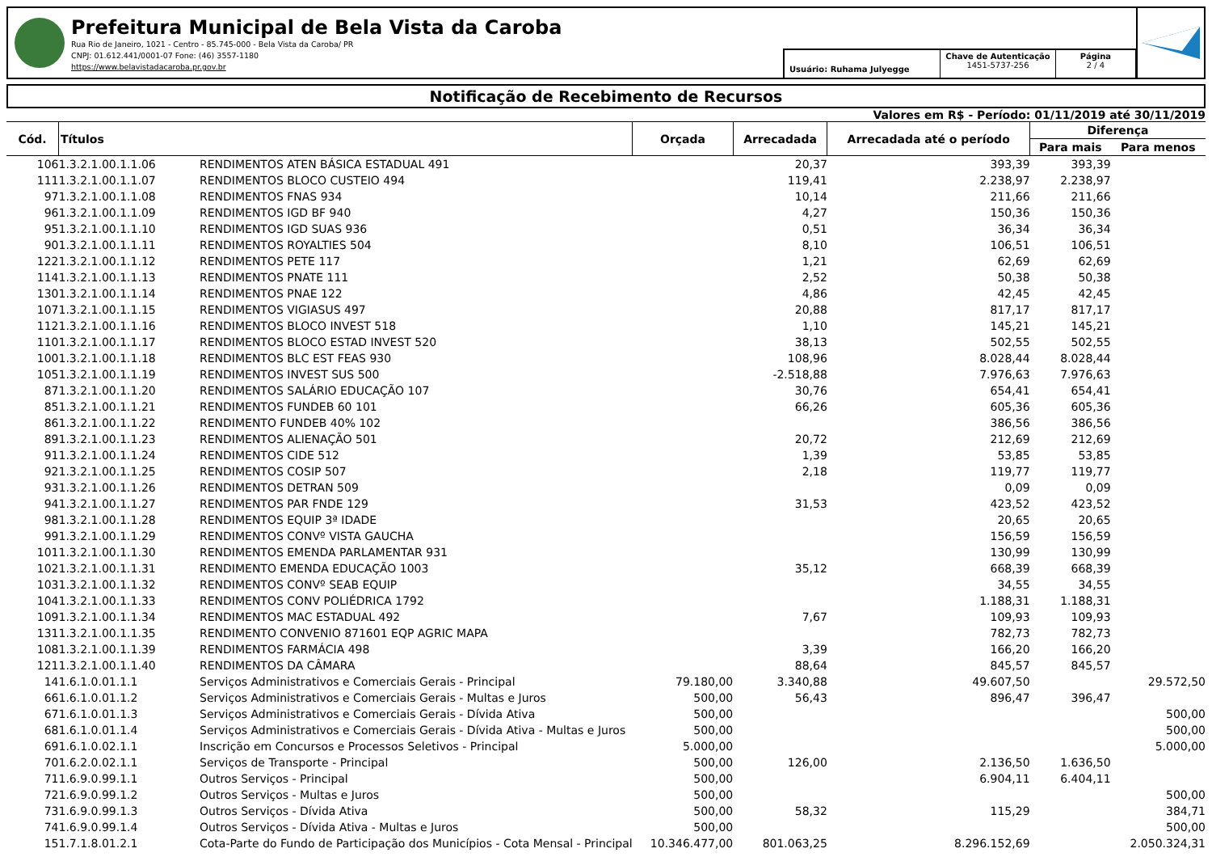Prefeitura Municipal de Bela Vista da Caroba
Rua Rio de Janeiro, 1021 - Centro - 85.745-000 - Bela Vista da Caroba/ PR
CNPJ: 01.612.441/0001-07 Fone: (46) 3557-1180
https://www.belavistadacaroba.pr.gov.br
Usuário: Ruhama Julyegge
Chave de Autenticação
1451-5737-256
Página
2 / 4
Notificação de Recebimento de Recursos
Valores em R$ - Período: 01/11/2019 até 30/11/2019
| Cód. | Títulos | | Orçada | Arrecadada | Arrecadada até o período | Diferença | |
| --- | --- | --- | --- | --- | --- | --- | --- |
| | | | | | | Para mais | Para menos |
| 106 | 1.3.2.1.00.1.1.06 | RENDIMENTOS ATEN BÁSICA ESTADUAL 491 | | 20,37 | 393,39 | 393,39 | |
| 111 | 1.3.2.1.00.1.1.07 | RENDIMENTOS BLOCO CUSTEIO 494 | | 119,41 | 2.238,97 | 2.238,97 | |
| 97 | 1.3.2.1.00.1.1.08 | RENDIMENTOS FNAS 934 | | 10,14 | 211,66 | 211,66 | |
| 96 | 1.3.2.1.00.1.1.09 | RENDIMENTOS IGD BF 940 | | 4,27 | 150,36 | 150,36 | |
| 95 | 1.3.2.1.00.1.1.10 | RENDIMENTOS IGD SUAS 936 | | 0,51 | 36,34 | 36,34 | |
| 90 | 1.3.2.1.00.1.1.11 | RENDIMENTOS ROYALTIES 504 | | 8,10 | 106,51 | 106,51 | |
| 122 | 1.3.2.1.00.1.1.12 | RENDIMENTOS PETE 117 | | 1,21 | 62,69 | 62,69 | |
| 114 | 1.3.2.1.00.1.1.13 | RENDIMENTOS PNATE 111 | | 2,52 | 50,38 | 50,38 | |
| 130 | 1.3.2.1.00.1.1.14 | RENDIMENTOS PNAE 122 | | 4,86 | 42,45 | 42,45 | |
| 107 | 1.3.2.1.00.1.1.15 | RENDIMENTOS VIGIASUS 497 | | 20,88 | 817,17 | 817,17 | |
| 112 | 1.3.2.1.00.1.1.16 | RENDIMENTOS BLOCO INVEST 518 | | 1,10 | 145,21 | 145,21 | |
| 110 | 1.3.2.1.00.1.1.17 | RENDIMENTOS BLOCO ESTAD INVEST 520 | | 38,13 | 502,55 | 502,55 | |
| 100 | 1.3.2.1.00.1.1.18 | RENDIMENTOS BLC EST FEAS 930 | | 108,96 | 8.028,44 | 8.028,44 | |
| 105 | 1.3.2.1.00.1.1.19 | RENDIMENTOS INVEST SUS 500 | | -2.518,88 | 7.976,63 | 7.976,63 | |
| 87 | 1.3.2.1.00.1.1.20 | RENDIMENTOS SALÁRIO EDUCAÇÃO 107 | | 30,76 | 654,41 | 654,41 | |
| 85 | 1.3.2.1.00.1.1.21 | RENDIMENTOS FUNDEB 60 101 | | 66,26 | 605,36 | 605,36 | |
| 86 | 1.3.2.1.00.1.1.22 | RENDIMENTO FUNDEB 40% 102 | | | 386,56 | 386,56 | |
| 89 | 1.3.2.1.00.1.1.23 | RENDIMENTOS ALIENAÇÃO 501 | | 20,72 | 212,69 | 212,69 | |
| 91 | 1.3.2.1.00.1.1.24 | RENDIMENTOS CIDE 512 | | 1,39 | 53,85 | 53,85 | |
| 92 | 1.3.2.1.00.1.1.25 | RENDIMENTOS COSIP 507 | | 2,18 | 119,77 | 119,77 | |
| 93 | 1.3.2.1.00.1.1.26 | RENDIMENTOS DETRAN 509 | | | 0,09 | 0,09 | |
| 94 | 1.3.2.1.00.1.1.27 | RENDIMENTOS PAR FNDE 129 | | 31,53 | 423,52 | 423,52 | |
| 98 | 1.3.2.1.00.1.1.28 | RENDIMENTOS EQUIP 3ª IDADE | | | 20,65 | 20,65 | |
| 99 | 1.3.2.1.00.1.1.29 | RENDIMENTOS CONVº VISTA GAUCHA | | | 156,59 | 156,59 | |
| 101 | 1.3.2.1.00.1.1.30 | RENDIMENTOS EMENDA PARLAMENTAR 931 | | | 130,99 | 130,99 | |
| 102 | 1.3.2.1.00.1.1.31 | RENDIMENTO EMENDA EDUCAÇÃO 1003 | | 35,12 | 668,39 | 668,39 | |
| 103 | 1.3.2.1.00.1.1.32 | RENDIMENTOS CONVº SEAB EQUIP | | | 34,55 | 34,55 | |
| 104 | 1.3.2.1.00.1.1.33 | RENDIMENTOS CONV POLIÉDRICA 1792 | | | 1.188,31 | 1.188,31 | |
| 109 | 1.3.2.1.00.1.1.34 | RENDIMENTOS MAC ESTADUAL 492 | | 7,67 | 109,93 | 109,93 | |
| 131 | 1.3.2.1.00.1.1.35 | RENDIMENTO CONVENIO 871601 EQP AGRIC MAPA | | | 782,73 | 782,73 | |
| 108 | 1.3.2.1.00.1.1.39 | RENDIMENTOS FARMÁCIA 498 | | 3,39 | 166,20 | 166,20 | |
| 121 | 1.3.2.1.00.1.1.40 | RENDIMENTOS DA CÂMARA | | 88,64 | 845,57 | 845,57 | |
| 14 | 1.6.1.0.01.1.1 | Serviços Administrativos e Comerciais Gerais - Principal | 79.180,00 | 3.340,88 | 49.607,50 | | 29.572,50 |
| 66 | 1.6.1.0.01.1.2 | Serviços Administrativos e Comerciais Gerais - Multas e Juros | 500,00 | 56,43 | 896,47 | 396,47 | |
| 67 | 1.6.1.0.01.1.3 | Serviços Administrativos e Comerciais Gerais - Dívida Ativa | 500,00 | | | | 500,00 |
| 68 | 1.6.1.0.01.1.4 | Serviços Administrativos e Comerciais Gerais - Dívida Ativa - Multas e Juros | 500,00 | | | | 500,00 |
| 69 | 1.6.1.0.02.1.1 | Inscrição em Concursos e Processos Seletivos - Principal | 5.000,00 | | | | 5.000,00 |
| 70 | 1.6.2.0.02.1.1 | Serviços de Transporte - Principal | 500,00 | 126,00 | 2.136,50 | 1.636,50 | |
| 71 | 1.6.9.0.99.1.1 | Outros Serviços - Principal | 500,00 | | 6.904,11 | 6.404,11 | |
| 72 | 1.6.9.0.99.1.2 | Outros Serviços - Multas e Juros | 500,00 | | | | 500,00 |
| 73 | 1.6.9.0.99.1.3 | Outros Serviços - Dívida Ativa | 500,00 | 58,32 | 115,29 | | 384,71 |
| 74 | 1.6.9.0.99.1.4 | Outros Serviços - Dívida Ativa - Multas e Juros | 500,00 | | | | 500,00 |
| 15 | 1.7.1.8.01.2.1 | Cota-Parte do Fundo de Participação dos Municípios - Cota Mensal - Principal | 10.346.477,00 | 801.063,25 | 8.296.152,69 | | 2.050.324,31 |